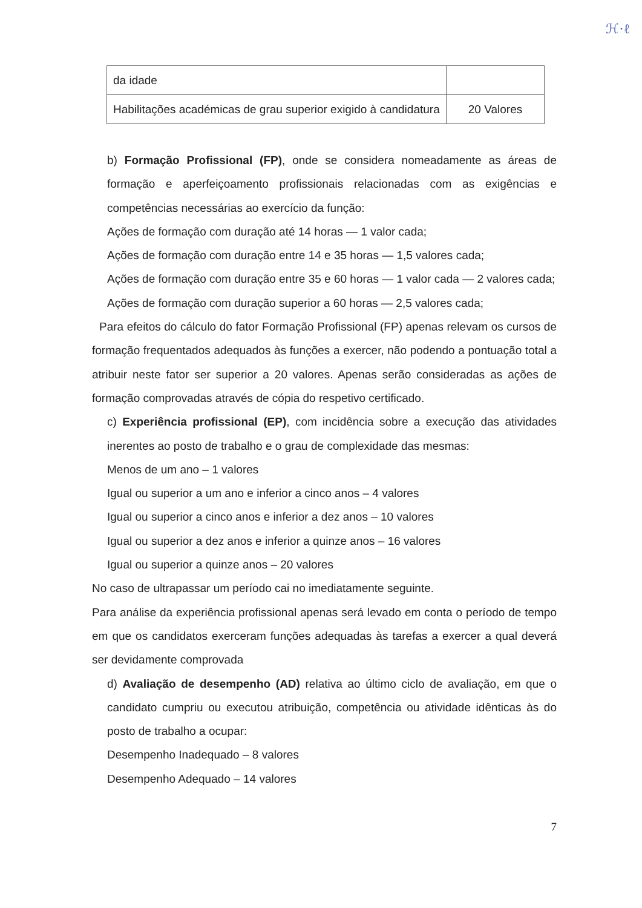ℋ·ℓ
| da idade | |
| Habilitações académicas de grau superior exigido à candidatura | 20 Valores |
b) Formação Profissional (FP), onde se considera nomeadamente as áreas de formação e aperfeiçoamento profissionais relacionadas com as exigências e competências necessárias ao exercício da função:
Ações de formação com duração até 14 horas — 1 valor cada;
Ações de formação com duração entre 14 e 35 horas — 1,5 valores cada;
Ações de formação com duração entre 35 e 60 horas — 1 valor cada — 2 valores cada;
Ações de formação com duração superior a 60 horas — 2,5 valores cada;
Para efeitos do cálculo do fator Formação Profissional (FP) apenas relevam os cursos de formação frequentados adequados às funções a exercer, não podendo a pontuação total a atribuir neste fator ser superior a 20 valores. Apenas serão consideradas as ações de formação comprovadas através de cópia do respetivo certificado.
c) Experiência profissional (EP), com incidência sobre a execução das atividades inerentes ao posto de trabalho e o grau de complexidade das mesmas:
Menos de um ano – 1 valores
Igual ou superior a um ano e inferior a cinco anos – 4 valores
Igual ou superior a cinco anos e inferior a dez anos – 10 valores
Igual ou superior a dez anos e inferior a quinze anos – 16 valores
Igual ou superior a quinze anos – 20 valores
No caso de ultrapassar um período cai no imediatamente seguinte.
Para análise da experiência profissional apenas será levado em conta o período de tempo em que os candidatos exerceram funções adequadas às tarefas a exercer a qual deverá ser devidamente comprovada
d) Avaliação de desempenho (AD) relativa ao último ciclo de avaliação, em que o candidato cumpriu ou executou atribuição, competência ou atividade idênticas às do posto de trabalho a ocupar:
Desempenho Inadequado – 8 valores
Desempenho Adequado – 14 valores
7